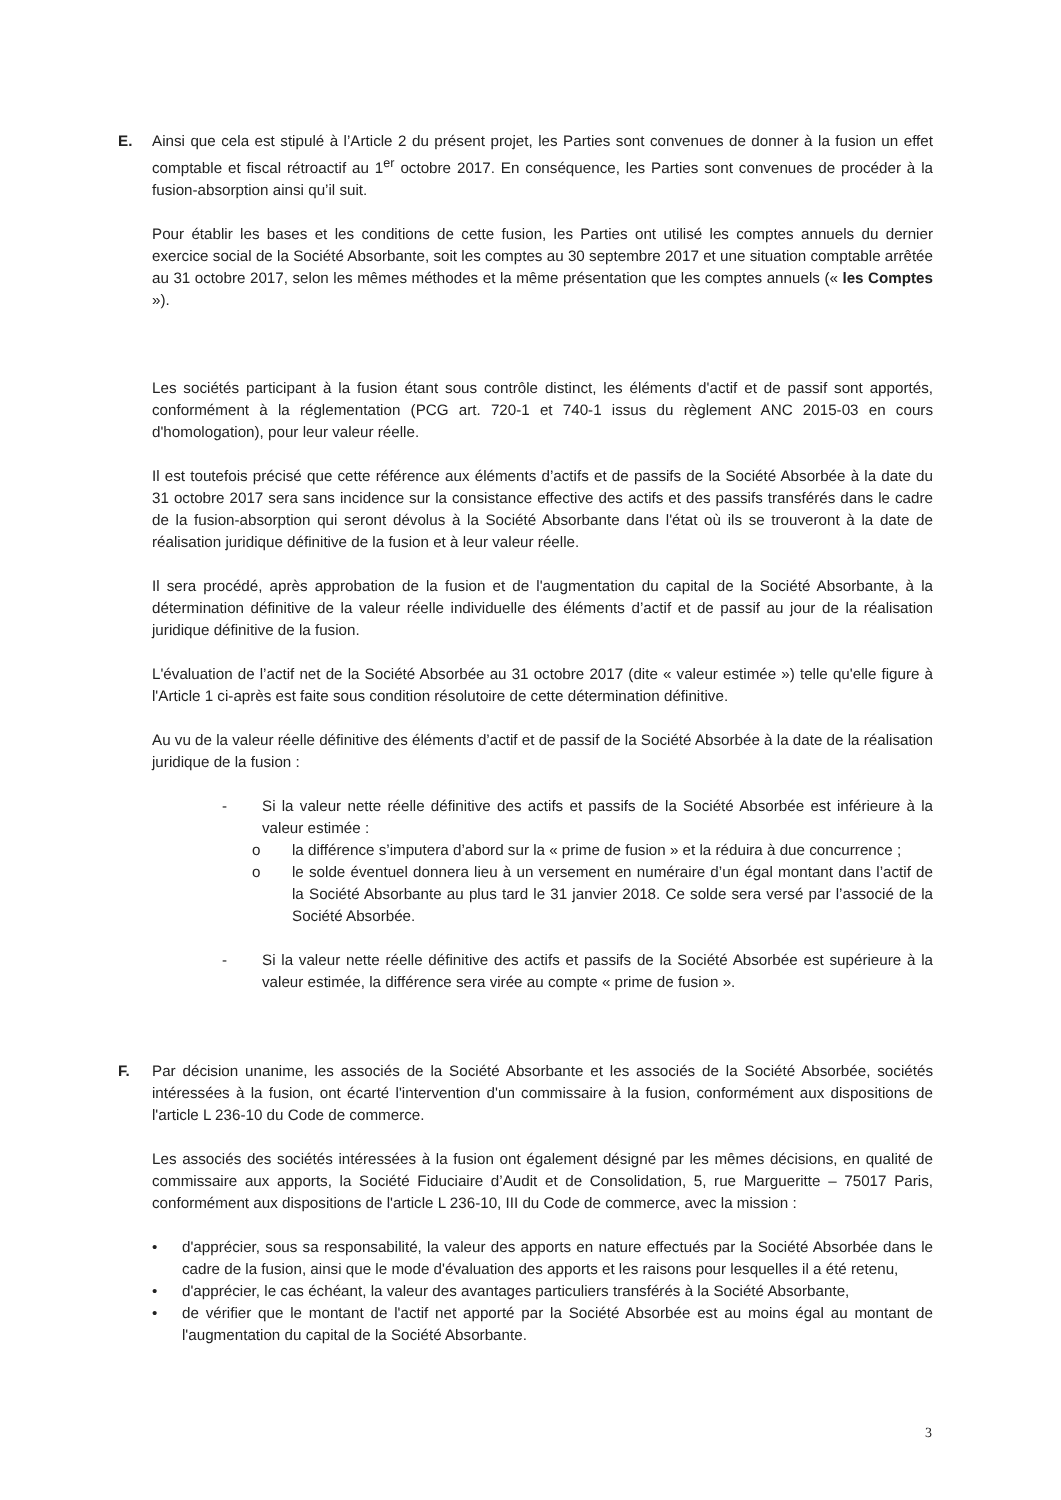E.
Ainsi que cela est stipulé à l’Article 2 du présent projet, les Parties sont convenues de donner à la fusion un effet comptable et fiscal rétroactif au 1<sup>er</sup> octobre 2017. En conséquence, les Parties sont convenues de procéder à la fusion-absorption ainsi qu’il suit.
Pour établir les bases et les conditions de cette fusion, les Parties ont utilisé les comptes annuels du dernier exercice social de la Société Absorbante, soit les comptes au 30 septembre 2017 et une situation comptable arrêtée au 31 octobre 2017, selon les mêmes méthodes et la même présentation que les comptes annuels (« les Comptes »).
Les sociétés participant à la fusion étant sous contrôle distinct, les éléments d'actif et de passif sont apportés, conformément à la réglementation (PCG art. 720-1 et 740-1 issus du règlement ANC 2015-03 en cours d'homologation), pour leur valeur réelle.
Il est toutefois précisé que cette référence aux éléments d’actifs et de passifs de la Société Absorbée à la date du 31 octobre 2017 sera sans incidence sur la consistance effective des actifs et des passifs transférés dans le cadre de la fusion-absorption qui seront dévolus à la Société Absorbante dans l'état où ils se trouveront à la date de réalisation juridique définitive de la fusion et à leur valeur réelle.
Il sera procédé, après approbation de la fusion et de l'augmentation du capital de la Société Absorbante, à la détermination définitive de la valeur réelle individuelle des éléments d’actif et de passif au jour de la réalisation juridique définitive de la fusion.
L'évaluation de l’actif net de la Société Absorbée au 31 octobre 2017 (dite « valeur estimée ») telle qu'elle figure à l'Article 1 ci-après est faite sous condition résolutoire de cette détermination définitive.
Au vu de la valeur réelle définitive des éléments d’actif et de passif de la Société Absorbée à la date de la réalisation juridique de la fusion :
- Si la valeur nette réelle définitive des actifs et passifs de la Société Absorbée est inférieure à la valeur estimée :
o la différence s’imputera d’abord sur la « prime de fusion » et la réduira à due concurrence ;
o le solde éventuel donnera lieu à un versement en numéraire d’un égal montant dans l’actif de la Société Absorbante au plus tard le 31 janvier 2018. Ce solde sera versé par l’associé de la Société Absorbée.
- Si la valeur nette réelle définitive des actifs et passifs de la Société Absorbée est supérieure à la valeur estimée, la différence sera virée au compte « prime de fusion ».
F.
Par décision unanime, les associés de la Société Absorbante et les associés de la Société Absorbée, sociétés intéressées à la fusion, ont écarté l'intervention d'un commissaire à la fusion, conformément aux dispositions de l'article L 236-10 du Code de commerce.
Les associés des sociétés intéressées à la fusion ont également désigné par les mêmes décisions, en qualité de commissaire aux apports, la Société Fiduciaire d’Audit et de Consolidation, 5, rue Margueritte – 75017 Paris, conformément aux dispositions de l'article L 236-10, III du Code de commerce, avec la mission :
• d'apprécier, sous sa responsabilité, la valeur des apports en nature effectués par la Société Absorbée dans le cadre de la fusion, ainsi que le mode d'évaluation des apports et les raisons pour lesquelles il a été retenu,
• d'apprécier, le cas échéant, la valeur des avantages particuliers transférés à la Société Absorbante,
• de vérifier que le montant de l'actif net apporté par la Société Absorbée est au moins égal au montant de l'augmentation du capital de la Société Absorbante.
3